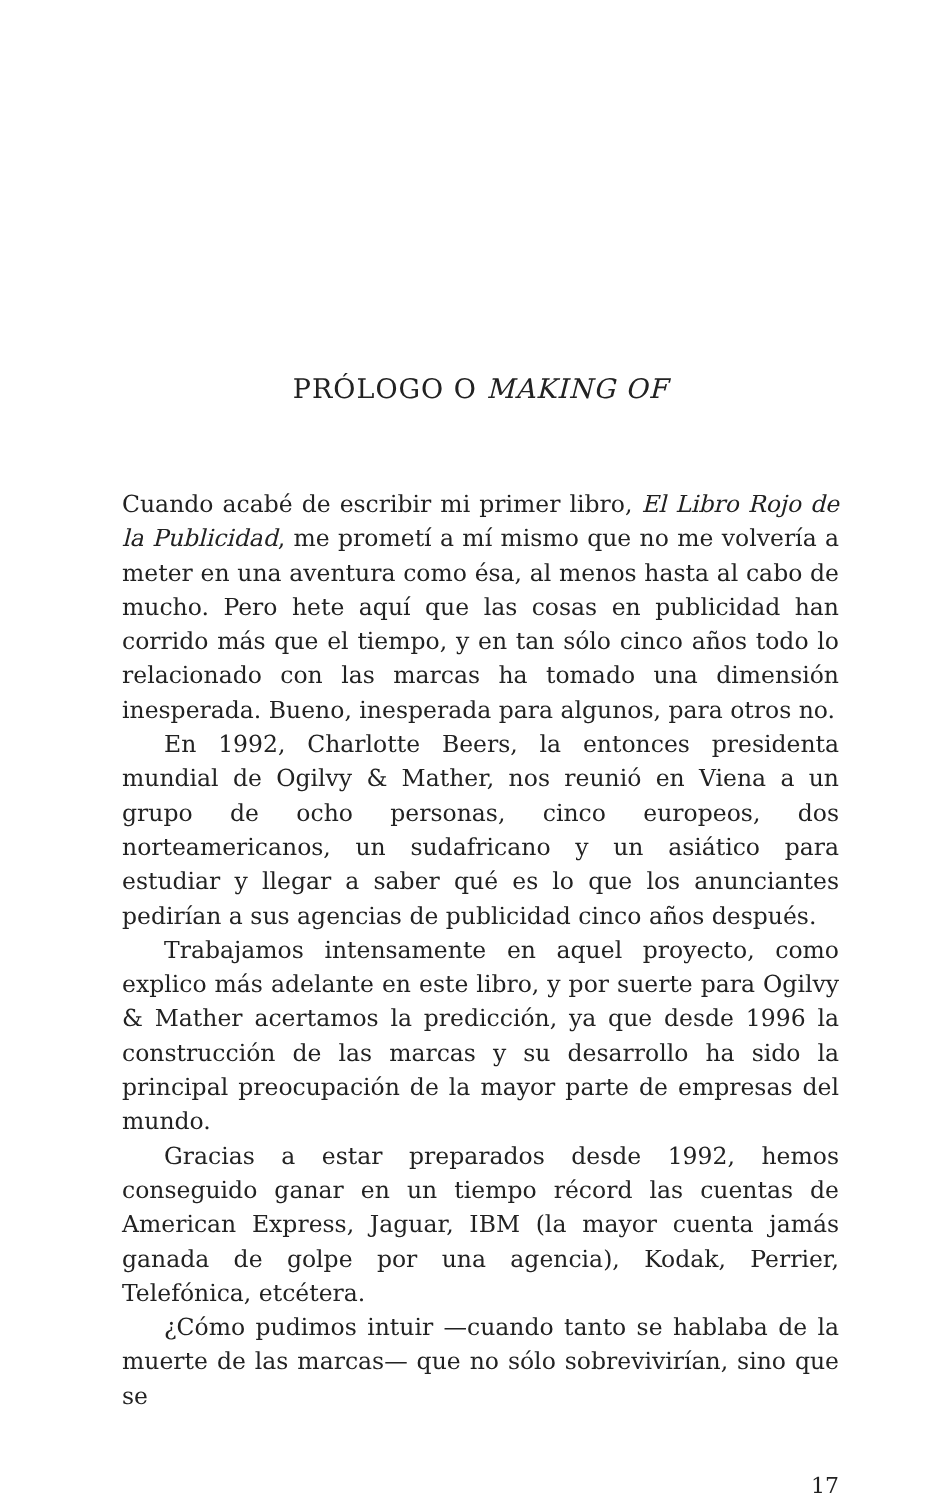PRÓLOGO O MAKING OF
Cuando acabé de escribir mi primer libro, El Libro Rojo de la Publicidad, me prometí a mí mismo que no me volvería a meter en una aventura como ésa, al menos hasta al cabo de mucho. Pero hete aquí que las cosas en publicidad han corrido más que el tiempo, y en tan sólo cinco años todo lo relacionado con las marcas ha tomado una dimensión inesperada. Bueno, inesperada para algunos, para otros no.
En 1992, Charlotte Beers, la entonces presidenta mundial de Ogilvy & Mather, nos reunió en Viena a un grupo de ocho personas, cinco europeos, dos norteamericanos, un sudafricano y un asiático para estudiar y llegar a saber qué es lo que los anunciantes pedirían a sus agencias de publicidad cinco años después.
Trabajamos intensamente en aquel proyecto, como explico más adelante en este libro, y por suerte para Ogilvy & Mather acertamos la predicción, ya que desde 1996 la construcción de las marcas y su desarrollo ha sido la principal preocupación de la mayor parte de empresas del mundo.
Gracias a estar preparados desde 1992, hemos conseguido ganar en un tiempo récord las cuentas de American Express, Jaguar, IBM (la mayor cuenta jamás ganada de golpe por una agencia), Kodak, Perrier, Telefónica, etcétera.
¿Cómo pudimos intuir —cuando tanto se hablaba de la muerte de las marcas— que no sólo sobrevivirían, sino que se
17